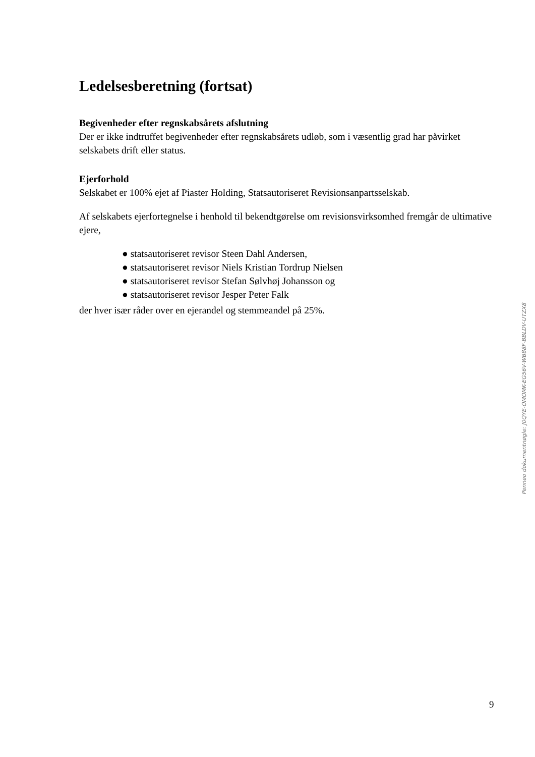Ledelsesberetning (fortsat)
Begivenheder efter regnskabsårets afslutning
Der er ikke indtruffet begivenheder efter regnskabsårets udløb, som i væsentlig grad har påvirket selskabets drift eller status.
Ejerforhold
Selskabet er 100% ejet af Piaster Holding, Statsautoriseret Revisionsanpartsselskab.
Af selskabets ejerfortegnelse i henhold til bekendtgørelse om revisionsvirksomhed fremgår de ultimative ejere,
● statsautoriseret revisor Steen Dahl Andersen,
● statsautoriseret revisor Niels Kristian Tordrup Nielsen
● statsautoriseret revisor Stefan Sølvhøj Johansson og
● statsautoriseret revisor Jesper Peter Falk
der hver især råder over en ejerandel og stemmeandel på 25%.
Penneo dokumentnøgle: J0QYE-OMOMK-EG56V-WB88F-BBLDV-UTZX8
9